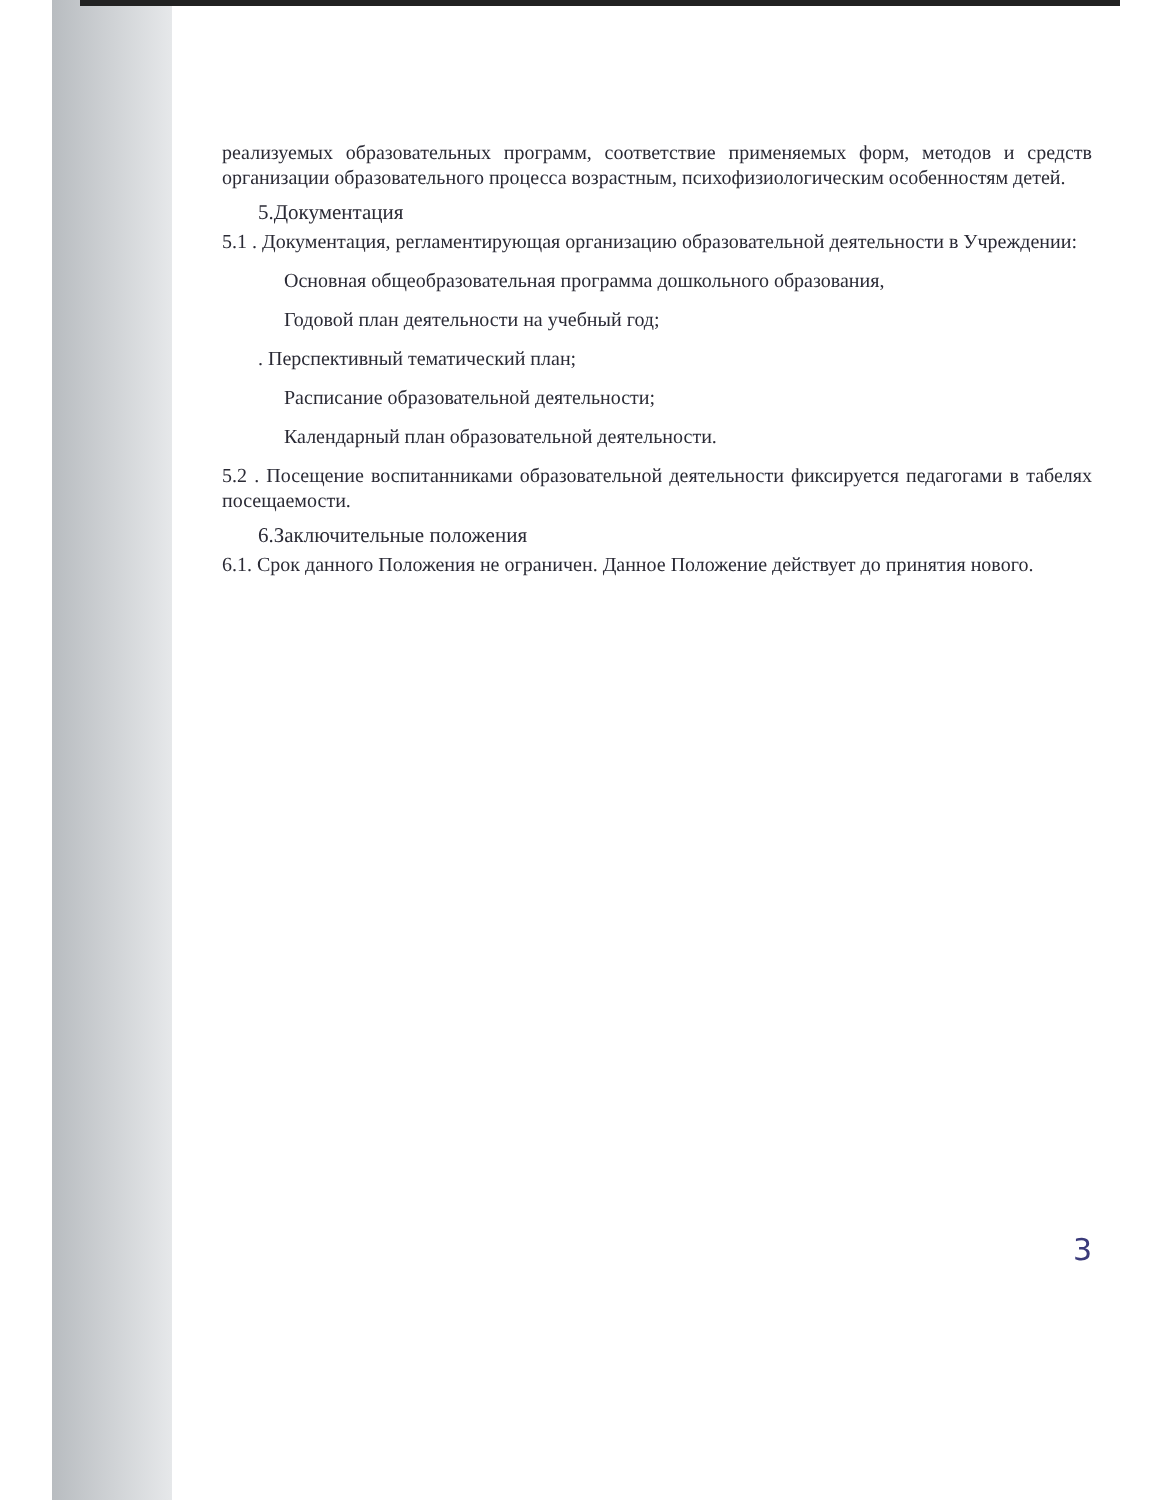реализуемых образовательных программ, соответствие применяемых форм, методов и средств организации образовательного процесса возрастным, психофизиологическим особенностям детей.
5.Документация
5.1 . Документация, регламентирующая организацию образовательной деятельности в Учреждении:
Основная общеобразовательная программа дошкольного образования,
Годовой план деятельности на учебный год;
. Перспективный тематический план;
Расписание образовательной деятельности;
Календарный план образовательной деятельности.
5.2 . Посещение воспитанниками образовательной деятельности фиксируется педагогами в табелях посещаемости.
6.Заключительные положения
6.1. Срок данного Положения не ограничен. Данное Положение действует до принятия нового.
3